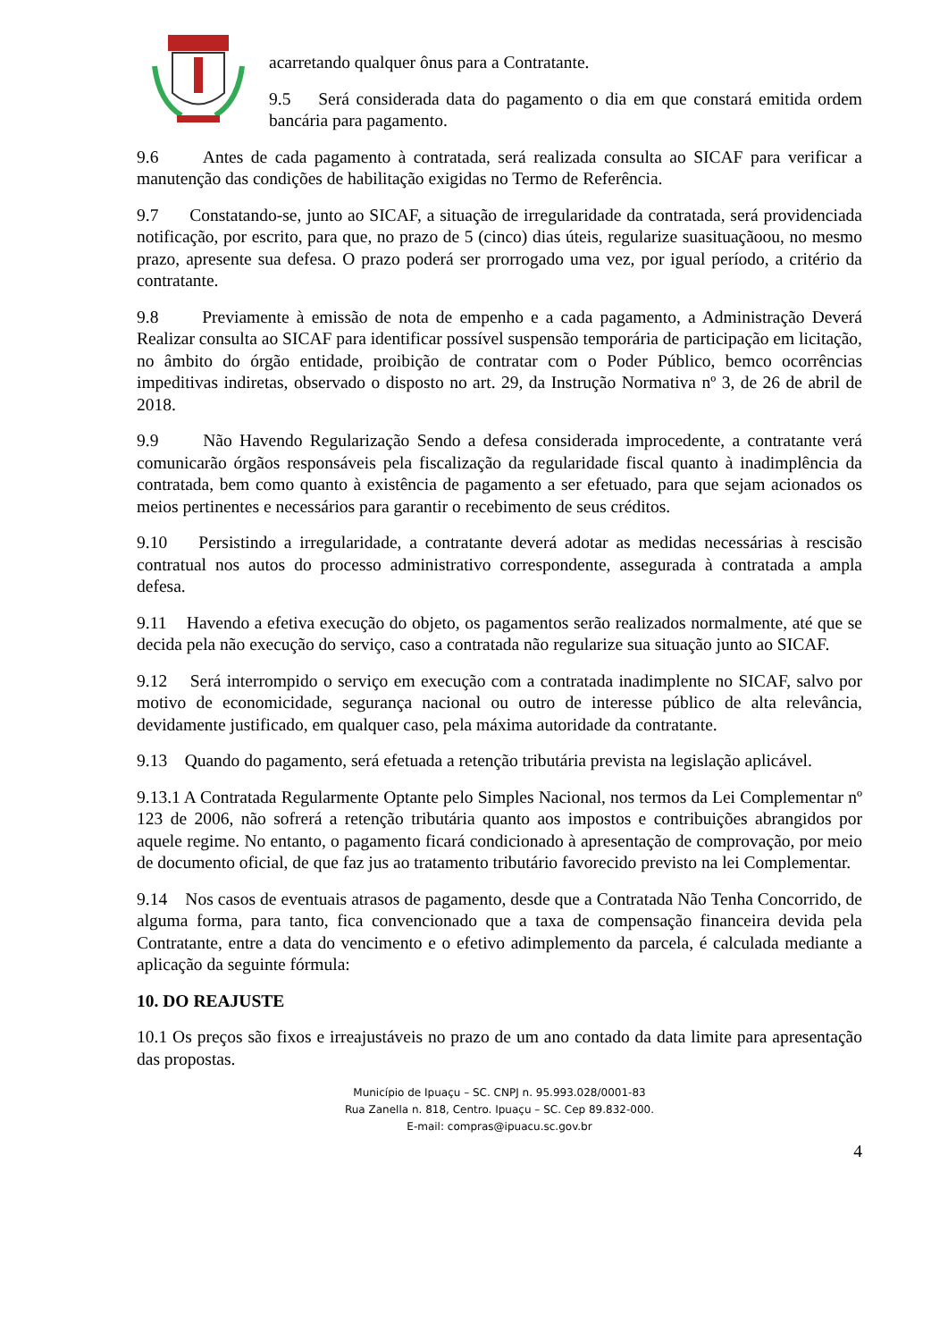acarretando qualquer ônus para a Contratante.
9.5 Será considerada data do pagamento o dia em que constará emitida ordem bancária para pagamento.
9.6 Antes de cada pagamento à contratada, será realizada consulta ao SICAF para verificar a manutenção das condições de habilitação exigidas no Termo de Referência.
9.7 Constatando-se, junto ao SICAF, a situação de irregularidade da contratada, será providenciada notificação, por escrito, para que, no prazo de 5 (cinco) dias úteis, regularize suasituaçãoou, no mesmo prazo, apresente sua defesa. O prazo poderá ser prorrogado uma vez, por igual período, a critério da contratante.
9.8 Previamente à emissão de nota de empenho e a cada pagamento, a Administração Deverá Realizar consulta ao SICAF para identificar possível suspensão temporária de participação em licitação, no âmbito do órgão entidade, proibição de contratar com o Poder Público, bemco ocorrências impeditivas indiretas, observado o disposto no art. 29, da Instrução Normativa nº 3, de 26 de abril de 2018.
9.9 Não Havendo Regularização Sendo a defesa considerada improcedente, a contratante verá comunicarão órgãos responsáveis pela fiscalização da regularidade fiscal quanto à inadimplência da contratada, bem como quanto à existência de pagamento a ser efetuado, para que sejam acionados os meios pertinentes e necessários para garantir o recebimento de seus créditos.
9.10 Persistindo a irregularidade, a contratante deverá adotar as medidas necessárias à rescisão contratual nos autos do processo administrativo correspondente, assegurada à contratada a ampla defesa.
9.11 Havendo a efetiva execução do objeto, os pagamentos serão realizados normalmente, até que se decida pela não execução do serviço, caso a contratada não regularize sua situação junto ao SICAF.
9.12 Será interrompido o serviço em execução com a contratada inadimplente no SICAF, salvo por motivo de economicidade, segurança nacional ou outro de interesse público de alta relevância, devidamente justificado, em qualquer caso, pela máxima autoridade da contratante.
9.13 Quando do pagamento, será efetuada a retenção tributária prevista na legislação aplicável.
9.13.1 A Contratada Regularmente Optante pelo Simples Nacional, nos termos da Lei Complementar nº 123 de 2006, não sofrerá a retenção tributária quanto aos impostos e contribuições abrangidos por aquele regime. No entanto, o pagamento ficará condicionado à apresentação de comprovação, por meio de documento oficial, de que faz jus ao tratamento tributário favorecido previsto na lei Complementar.
9.14 Nos casos de eventuais atrasos de pagamento, desde que a Contratada Não Tenha Concorrido, de alguma forma, para tanto, fica convencionado que a taxa de compensação financeira devida pela Contratante, entre a data do vencimento e o efetivo adimplemento da parcela, é calculada mediante a aplicação da seguinte fórmula:
10. DO REAJUSTE
10.1 Os preços são fixos e irreajustáveis no prazo de um ano contado da data limite para apresentação das propostas.
Município de Ipuaçu – SC. CNPJ n. 95.993.028/0001-83
Rua Zanella n. 818, Centro. Ipuaçu – SC. Cep 89.832-000.
E-mail: compras@ipuacu.sc.gov.br
4